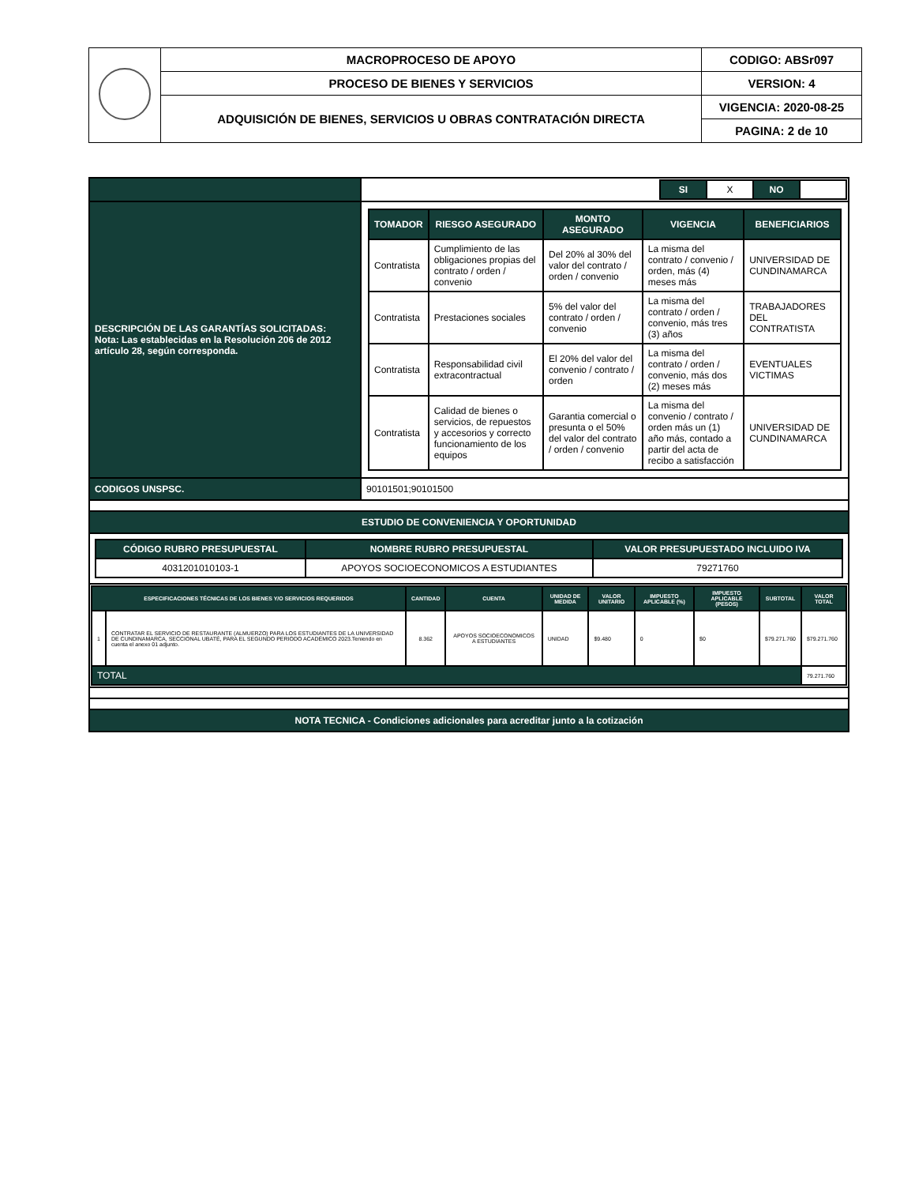| | MACROPROCESO DE APOYO | CODIGO: ABSr097 |
| | PROCESO DE BIENES Y SERVICIOS | VERSION: 4 |
| | ADQUISICIÓN DE BIENES, SERVICIOS U OBRAS CONTRATACIÓN DIRECTA | VIGENCIA: 2020-08-25 |
| | | PAGINA: 2 de 10 |
| | / / SI / X / NO / / |
| DESCRIPCIÓN DE LAS GARANTÍAS SOLICITADAS: Nota: Las establecidas en la Resolución 206 de 2012 artículo 28, según corresponda. | / TOMADOR / RIESGO ASEGURADO / MONTO ASEGURADO / VIGENCIA / BENEFICIARIOS / / Contratista / Cumplimiento de las obligaciones propias del contrato / orden / convenio / Del 20% al 30% del valor del contrato / orden / convenio / La misma del contrato / convenio / orden, más (4) meses más / UNIVERSIDAD DE CUNDINAMARCA / / Contratista / Prestaciones sociales / 5% del valor del contrato / orden / convenio / La misma del contrato / orden / convenio, más tres (3) años / TRABAJADORES DEL CONTRATISTA / / Contratista / Responsabilidad civil extracontractual / El 20% del valor del convenio / contrato / orden / La misma del contrato / orden / convenio, más dos (2) meses más / EVENTUALES VICTIMAS / / Contratista / Calidad de bienes o servicios, de repuestos y accesorios y correcto funcionamiento de los equipos / Garantia comercial o presunta o el 50% del valor del contrato / orden / convenio / La misma del convenio / contrato / orden más un (1) año más, contado a partir del acta de recibo a satisfacción / UNIVERSIDAD DE CUNDINAMARCA / |
| CODIGOS UNSPSC. | 90101501;90101500 |
| ESTUDIO DE CONVENIENCIA Y OPORTUNIDAD | |
| / CÓDIGO RUBRO PRESUPUESTAL / NOMBRE RUBRO PRESUPUESTAL / VALOR PRESUPUESTADO INCLUIDO IVA / / 4031201010103-1 / APOYOS SOCIOECONOMICOS A ESTUDIANTES / 79271760 / | |
| / ESPECIFICACIONES TÉCNICAS DE LOS BIENES Y/O SERVICIOS REQUERIDOS / / CANTIDAD / CUENTA / UNIDAD DE MEDIDA / VALOR UNITARIO / IMPUESTO APLICABLE (%) / IMPUESTO APLICABLE (PESOS) / SUBTOTAL / VALOR TOTAL / / 1 / CONTRATAR EL SERVICIO DE RESTAURANTE (ALMUERZO) PARA LOS ESTUDIANTES DE LA UNIVERSIDAD DE CUNDINAMARCA, SECCIONAL UBATÉ, PARA EL SEGUNDO PERIODO ACADÉMICO 2023.Teniendo en cuenta el anexo 01 adjunto. / 8.362 / APOYOS SOCIOECONOMICOS A ESTUDIANTES / UNIDAD / $9.480 / 0 / $0 / $79.271.760 / $79.271.760 / / TOTAL / / / / / / / / / 79.271.760 / | |
| NOTA TECNICA - Condiciones adicionales para acreditar junto a la cotización | |